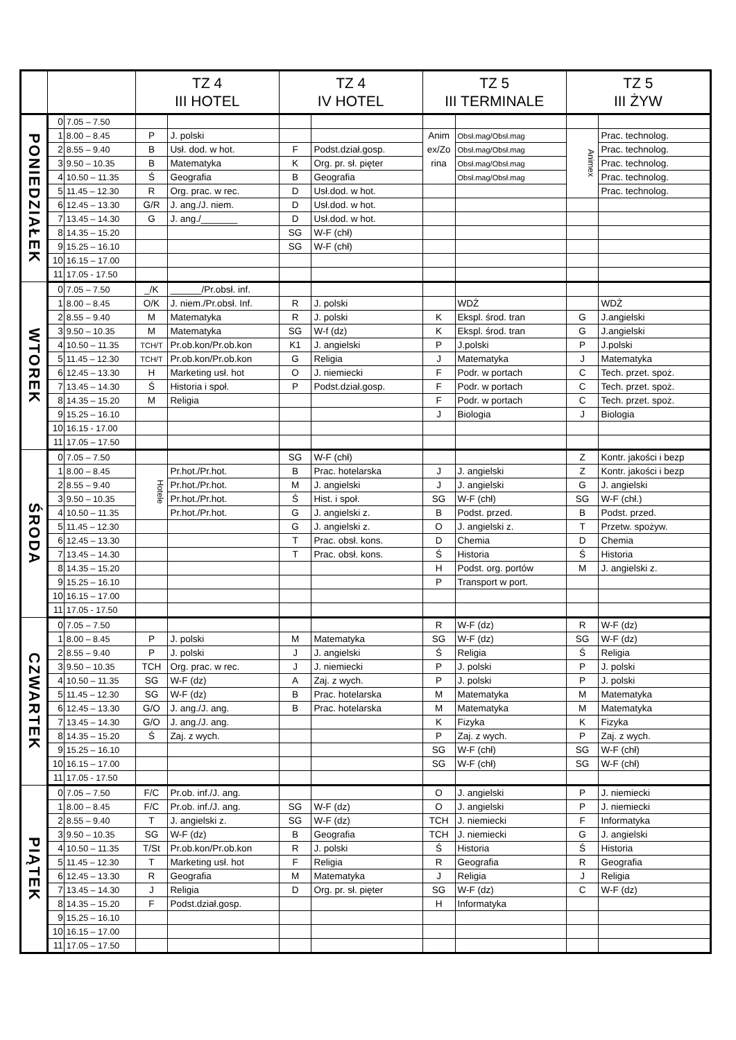| | | | TZ 4 III HOTEL | | TZ 4 IV HOTEL | | TZ 5 III TERMINALE | | TZ 5 III ŻYW | |
| --- | --- | --- | --- | --- | --- | --- | --- | --- | --- | --- |
| PONIEDZIAŁEK | 0 | 7.05 – 7.50 | | | | | | | | |
| | 1 | 8.00 – 8.45 | P | J. polski | | | Anim ex/Zo rina | Obsł.mag/Obsł.mag | Animex | Prac. technolog. |
| | 2 | 8.55 – 9.40 | B | Usł. dod. w hot. | F | Podst.dział.gosp. | | Obsł.mag/Obsł.mag | | Prac. technolog. |
| | 3 | 9.50 – 10.35 | B | Matematyka | K | Org. pr. sł. pięter | | Obsł.mag/Obsł.mag | | Prac. technolog. |
| | 4 | 10.50 – 11.35 | Ś | Geografia | B | Geografia | | Obsł.mag/Obsł.mag | | Prac. technolog. |
| | 5 | 11.45 – 12.30 | R | Org. prac. w rec. | D | Usł.dod. w hot. | | | | Prac. technolog. |
| | 6 | 12.45 – 13.30 | G/R | J. ang./J. niem. | D | Usł.dod. w hot. | | | | |
| | 7 | 13.45 – 14.30 | G | J. ang./_______ | D | Usł.dod. w hot. | | | | |
| | 8 | 14.35 – 15.20 | | | SG | W-F (chł) | | | | |
| | 9 | 15.25 – 16.10 | | | SG | W-F (chł) | | | | |
| | 10 | 16.15 – 17.00 | | | | | | | | |
| | 11 | 17.05 - 17.50 | | | | | | | | |
| WTOREK | 0 | 7.05 – 7.50 | _/K | ______/Pr.obsł. inf. | | | | | | |
| | 1 | 8.00 – 8.45 | O/K | J. niem./Pr.obsł. Inf. | R | J. polski | | WDŻ | | WDŻ |
| | 2 | 8.55 – 9.40 | M | Matematyka | R | J. polski | K | Ekspl. środ. tran | G | J.angielski |
| | 3 | 9.50 – 10.35 | M | Matematyka | SG | W-f (dz) | K | Ekspl. środ. tran | G | J.angielski |
| | 4 | 10.50 – 11.35 | TCH/T | Pr.ob.kon/Pr.ob.kon | K1 | J. angielski | P | J.polski | P | J.polski |
| | 5 | 11.45 – 12.30 | TCH/T | Pr.ob.kon/Pr.ob.kon | G | Religia | J | Matematyka | J | Matematyka |
| | 6 | 12.45 – 13.30 | H | Marketing usł. hot | O | J. niemiecki | F | Podr. w portach | C | Tech. przet. spoż. |
| | 7 | 13.45 – 14.30 | Ś | Historia i społ. | P | Podst.dział.gosp. | F | Podr. w portach | C | Tech. przet. spoż. |
| | 8 | 14.35 – 15.20 | M | Religia | | | F | Podr. w portach | C | Tech. przet. spoż. |
| | 9 | 15.25 – 16.10 | | | | | J | Biologia | J | Biologia |
| | 10 | 16.15 - 17.00 | | | | | | | | |
| | 11 | 17.05 – 17.50 | | | | | | | | |
| ŚRODA | 0 | 7.05 – 7.50 | | | SG | W-F (chł) | | | Z | Kontr. jakości i bezp |
| | 1 | 8.00 – 8.45 | Hotele | Pr.hot./Pr.hot. | B | Prac. hotelarska | J | J. angielski | Z | Kontr. jakości i bezp |
| | 2 | 8.55 – 9.40 | | Pr.hot./Pr.hot. | M | J. angielski | J | J. angielski | G | J. angielski |
| | 3 | 9.50 – 10.35 | | Pr.hot./Pr.hot. | Ś | Hist. i społ. | SG | W-F (chł) | SG | W-F (chł.) |
| | 4 | 10.50 – 11.35 | | Pr.hot./Pr.hot. | G | J. angielski z. | B | Podst. przed. | B | Podst. przed. |
| | 5 | 11.45 – 12.30 | | | G | J. angielski z. | O | J. angielski z. | T | Przetw. spożyw. |
| | 6 | 12.45 – 13.30 | | | T | Prac. obsł. kons. | D | Chemia | D | Chemia |
| | 7 | 13.45 – 14.30 | | | T | Prac. obsł. kons. | Ś | Historia | Ś | Historia |
| | 8 | 14.35 – 15.20 | | | | | H | Podst. org. portów | M | J. angielski z. |
| | 9 | 15.25 – 16.10 | | | | | P | Transport w port. | | |
| | 10 | 16.15 – 17.00 | | | | | | | | |
| | 11 | 17.05 - 17.50 | | | | | | | | |
| CZWARTEK | 0 | 7.05 – 7.50 | | | | | R | W-F (dz) | R | W-F (dz) |
| | 1 | 8.00 – 8.45 | P | J. polski | M | Matematyka | SG | W-F (dz) | SG | W-F (dz) |
| | 2 | 8.55 – 9.40 | P | J. polski | J | J. angielski | Ś | Religia | Ś | Religia |
| | 3 | 9.50 – 10.35 | TCH | Org. prac. w rec. | J | J. niemiecki | P | J. polski | P | J. polski |
| | 4 | 10.50 – 11.35 | SG | W-F (dz) | A | Zaj. z wych. | P | J. polski | P | J. polski |
| | 5 | 11.45 – 12.30 | SG | W-F (dz) | B | Prac. hotelarska | M | Matematyka | M | Matematyka |
| | 6 | 12.45 – 13.30 | G/O | J. ang./J. ang. | B | Prac. hotelarska | M | Matematyka | M | Matematyka |
| | 7 | 13.45 – 14.30 | G/O | J. ang./J. ang. | | | K | Fizyka | K | Fizyka |
| | 8 | 14.35 – 15.20 | Ś | Zaj. z wych. | | | P | Zaj. z wych. | P | Zaj. z wych. |
| | 9 | 15.25 – 16.10 | | | | | SG | W-F (chł) | SG | W-F (chł) |
| | 10 | 16.15 – 17.00 | | | | | SG | W-F (chł) | SG | W-F (chł) |
| | 11 | 17.05 - 17.50 | | | | | | | | |
| PIĄTEK | 0 | 7.05 – 7.50 | F/C | Pr.ob. inf./J. ang. | | | O | J. angielski | P | J. niemiecki |
| | 1 | 8.00 – 8.45 | F/C | Pr.ob. inf./J. ang. | SG | W-F (dz) | O | J. angielski | P | J. niemiecki |
| | 2 | 8.55 – 9.40 | T | J. angielski z. | SG | W-F (dz) | TCH | J. niemiecki | F | Informatyka |
| | 3 | 9.50 – 10.35 | SG | W-F (dz) | B | Geografia | TCH | J. niemiecki | G | J. angielski |
| | 4 | 10.50 – 11.35 | T/St | Pr.ob.kon/Pr.ob.kon | R | J. polski | Ś | Historia | Ś | Historia |
| | 5 | 11.45 – 12.30 | T | Marketing usł. hot | F | Religia | R | Geografia | R | Geografia |
| | 6 | 12.45 – 13.30 | R | Geografia | M | Matematyka | J | Religia | J | Religia |
| | 7 | 13.45 – 14.30 | J | Religia | D | Org. pr. sł. pięter | SG | W-F (dz) | C | W-F (dz) |
| | 8 | 14.35 – 15.20 | F | Podst.dział.gosp. | | | H | Informatyka | | |
| | 9 | 15.25 – 16.10 | | | | | | | | |
| | 10 | 16.15 – 17.00 | | | | | | | | |
| | 11 | 17.05 – 17.50 | | | | | | | | |